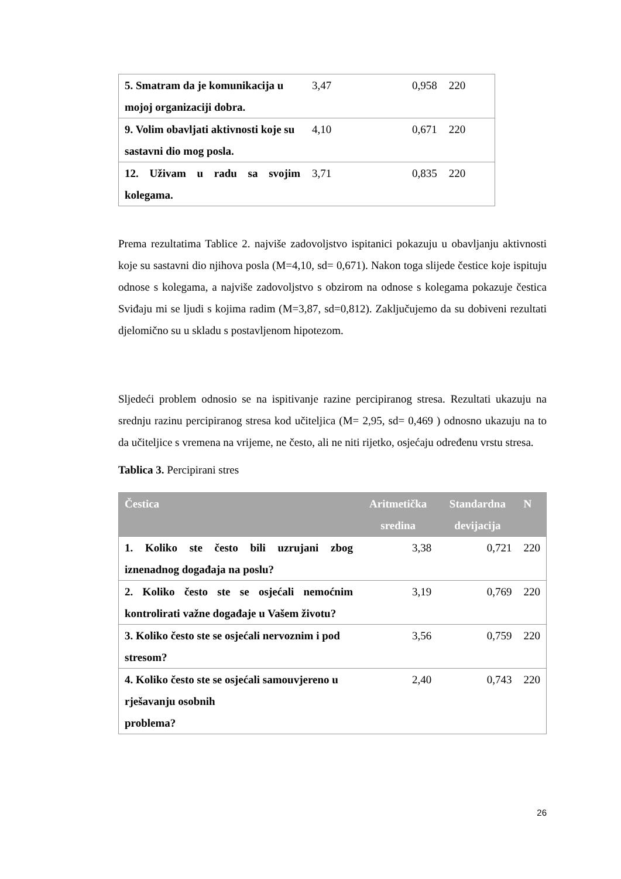| 5. Smatram da je komunikacija u mojoj organizaciji dobra. | 3,47 | 0,958 | 220 |
| 9. Volim obavljati aktivnosti koje su sastavni dio mog posla. | 4,10 | 0,671 | 220 |
| 12. Uživam u radu sa svojim kolegama. | 3,71 | 0,835 | 220 |
Prema rezultatima Tablice 2. najviše zadovoljstvo ispitanici pokazuju u obavljanju aktivnosti koje su sastavni dio njihova posla (M=4,10, sd= 0,671). Nakon toga slijede čestice koje ispituju odnose s kolegama, a najviše zadovoljstvo s obzirom na odnose s kolegama pokazuje čestica Sviđaju mi se ljudi s kojima radim (M=3,87, sd=0,812). Zaključujemo da su dobiveni rezultati djelomično su u skladu s postavljenom hipotezom.
Sljedeći problem odnosio se na ispitivanje razine percipiranog stresa. Rezultati ukazuju na srednju razinu percipiranog stresa kod učiteljica (M= 2,95, sd= 0,469 ) odnosno ukazuju na to da učiteljice s vremena na vrijeme, ne često, ali ne niti rijetko, osjećaju određenu vrstu stresa.
Tablica 3. Percipirani stres
| Čestica | Aritmetička sredina | Standardna devijacija | N |
| --- | --- | --- | --- |
| 1. Koliko ste često bili uzrujani zbog iznenadnog događaja na poslu? | 3,38 | 0,721 | 220 |
| 2. Koliko često ste se osjećali nemoćnim kontrolirati važne događaje u Vašem životu? | 3,19 | 0,769 | 220 |
| 3. Koliko često ste se osjećali nervoznim i pod stresom? | 3,56 | 0,759 | 220 |
| 4. Koliko često ste se osjećali samouvjereno u rješavanju osobnih problema? | 2,40 | 0,743 | 220 |
26